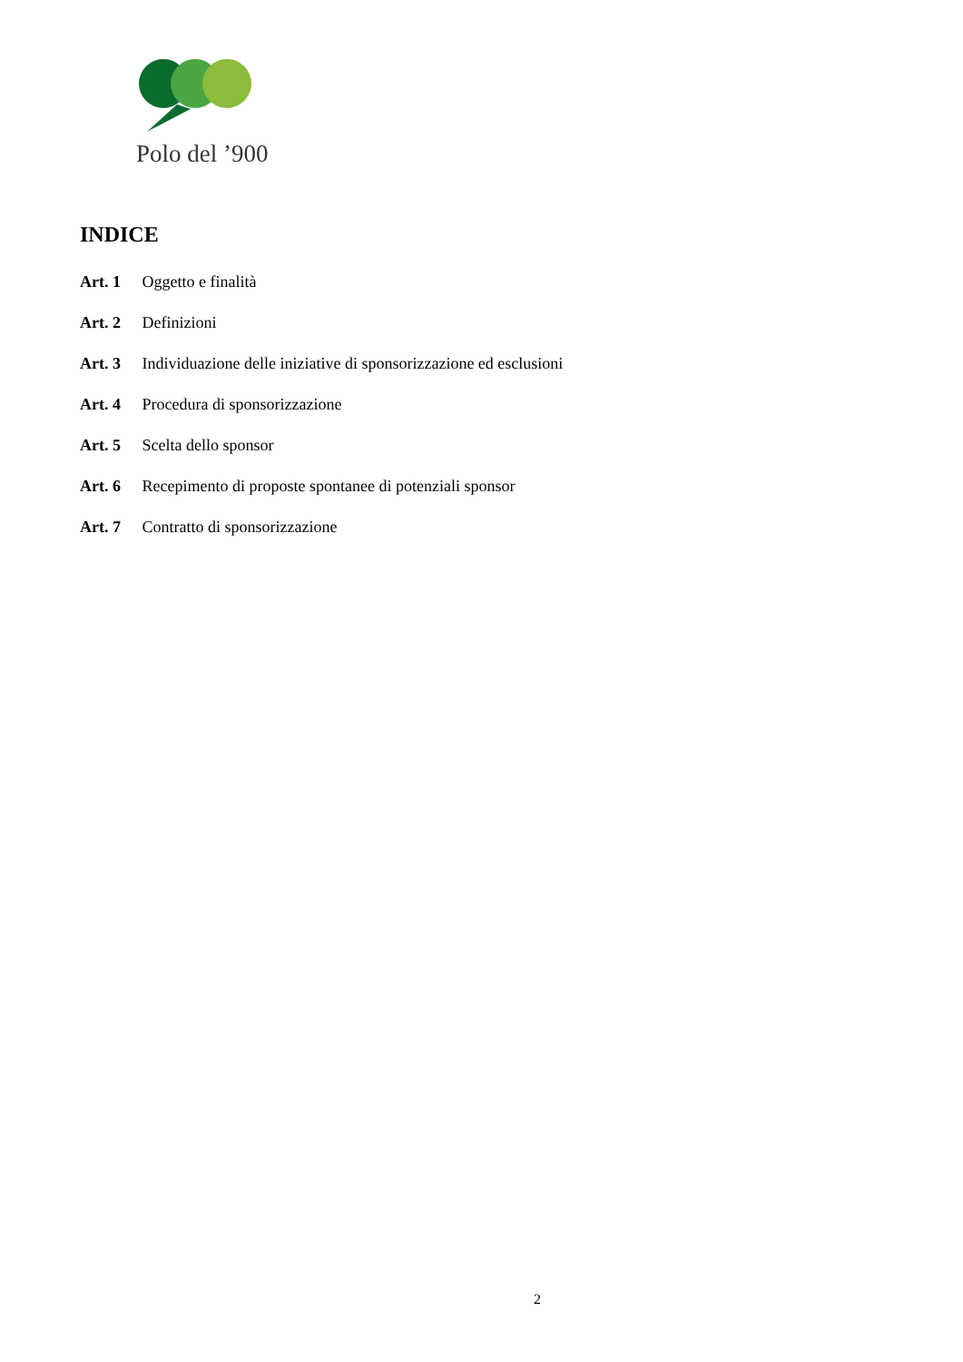Polo del ’900
INDICE
Art. 1 Oggetto e finalità
Art. 2 Definizioni
Art. 3 Individuazione delle iniziative di sponsorizzazione ed esclusioni
Art. 4 Procedura di sponsorizzazione
Art. 5 Scelta dello sponsor
Art. 6 Recepimento di proposte spontanee di potenziali sponsor
Art. 7 Contratto di sponsorizzazione
2